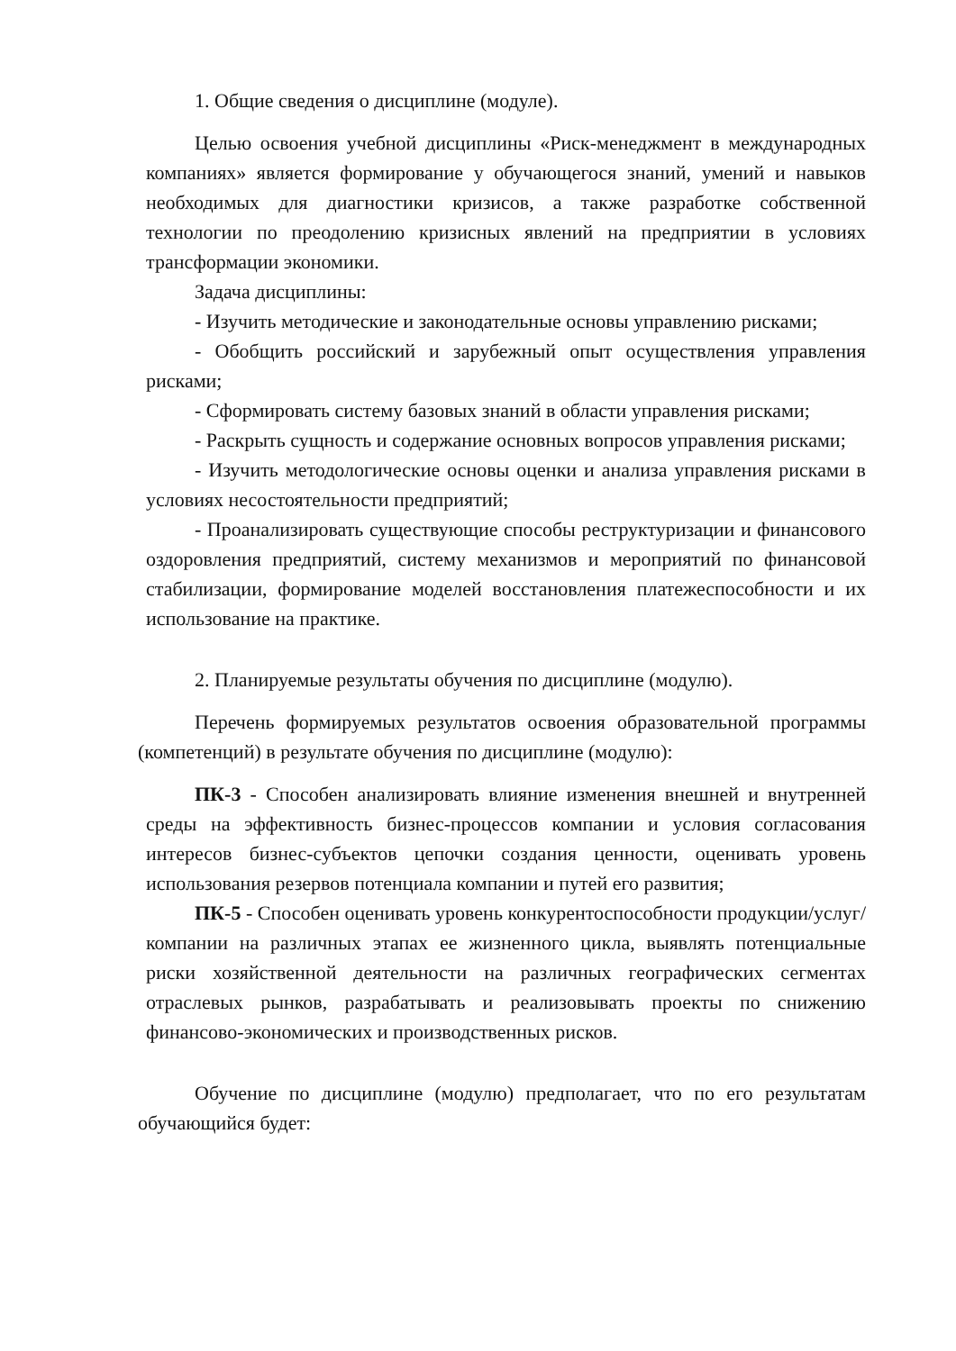1. Общие сведения о дисциплине (модуле).
Целью освоения учебной дисциплины «Риск-менеджмент в международных компаниях» является формирование у обучающегося знаний, умений и навыков необходимых для диагностики кризисов, а также разработке собственной технологии по преодолению кризисных явлений на предприятии в условиях трансформации экономики.
Задача дисциплины:
- Изучить методические и законодательные основы управлению рисками;
- Обобщить российский и зарубежный опыт осуществления управления рисками;
- Сформировать систему базовых знаний в области управления рисками;
- Раскрыть сущность и содержание основных вопросов управления рисками;
- Изучить методологические основы оценки и анализа управления рисками в условиях несостоятельности предприятий;
- Проанализировать существующие способы реструктуризации и финансового оздоровления предприятий, систему механизмов и мероприятий по финансовой стабилизации, формирование моделей восстановления платежеспособности и их использование на практике.
2. Планируемые результаты обучения по дисциплине (модулю).
Перечень формируемых результатов освоения образовательной программы (компетенций) в результате обучения по дисциплине (модулю):
ПК-3 - Способен анализировать влияние изменения внешней и внутренней среды на эффективность бизнес-процессов компании и условия согласования интересов бизнес-субъектов цепочки создания ценности, оценивать уровень использования резервов потенциала компании и путей его развития;
ПК-5 - Способен оценивать уровень конкурентоспособности продукции/услуг/компании на различных этапах ее жизненного цикла, выявлять потенциальные риски хозяйственной деятельности на различных географических сегментах отраслевых рынков, разрабатывать и реализовывать проекты по снижению финансово-экономических и производственных рисков.
Обучение по дисциплине (модулю) предполагает, что по его результатам обучающийся будет: